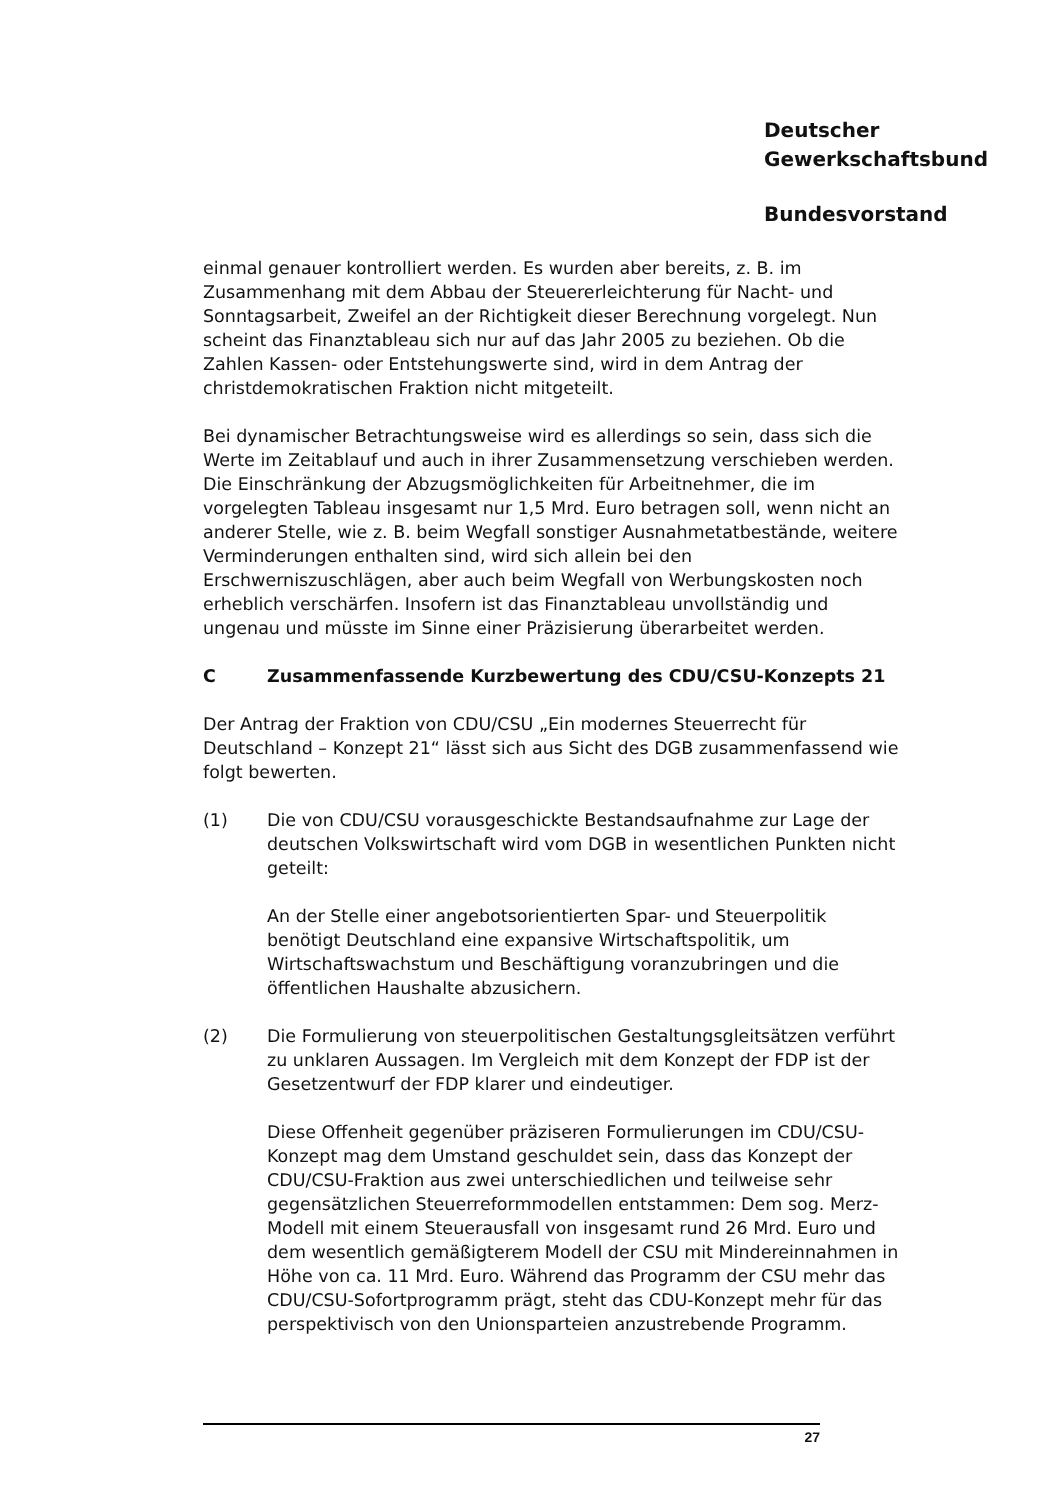Deutscher
Gewerkschaftsbund
Bundesvorstand
einmal genauer kontrolliert werden. Es wurden aber bereits, z. B. im Zusammenhang mit dem Abbau der Steuererleichterung für Nacht- und Sonntagsarbeit, Zweifel an der Richtigkeit dieser Berechnung vorgelegt. Nun scheint das Finanztableau sich nur auf das Jahr 2005 zu beziehen. Ob die Zahlen Kassen- oder Entstehungswerte sind, wird in dem Antrag der christdemokratischen Fraktion nicht mitgeteilt.
Bei dynamischer Betrachtungsweise wird es allerdings so sein, dass sich die Werte im Zeitablauf und auch in ihrer Zusammensetzung verschieben werden. Die Einschränkung der Abzugsmöglichkeiten für Arbeitnehmer, die im vorgelegten Tableau insgesamt nur 1,5 Mrd. Euro betragen soll, wenn nicht an anderer Stelle, wie z. B. beim Wegfall sonstiger Ausnahmetatbestände, weitere Verminderungen enthalten sind, wird sich allein bei den Erschwerniszuschlägen, aber auch beim Wegfall von Werbungskosten noch erheblich verschärfen. Insofern ist das Finanztableau unvollständig und ungenau und müsste im Sinne einer Präzisierung überarbeitet werden.
C Zusammenfassende Kurzbewertung des CDU/CSU-Konzepts 21
Der Antrag der Fraktion von CDU/CSU „Ein modernes Steuerrecht für Deutschland – Konzept 21“ lässt sich aus Sicht des DGB zusammenfassend wie folgt bewerten.
(1) Die von CDU/CSU vorausgeschickte Bestandsaufnahme zur Lage der deutschen Volkswirtschaft wird vom DGB in wesentlichen Punkten nicht geteilt:
An der Stelle einer angebotsorientierten Spar- und Steuerpolitik benötigt Deutschland eine expansive Wirtschaftspolitik, um Wirtschaftswachstum und Beschäftigung voranzubringen und die öffentlichen Haushalte abzusichern.
(2) Die Formulierung von steuerpolitischen Gestaltungsgleitsätzen verführt zu unklaren Aussagen. Im Vergleich mit dem Konzept der FDP ist der Gesetzentwurf der FDP klarer und eindeutiger.
Diese Offenheit gegenüber präziseren Formulierungen im CDU/CSU-Konzept mag dem Umstand geschuldet sein, dass das Konzept der CDU/CSU-Fraktion aus zwei unterschiedlichen und teilweise sehr gegensätzlichen Steuerreformmodellen entstammen: Dem sog. Merz-Modell mit einem Steuerausfall von insgesamt rund 26 Mrd. Euro und dem wesentlich gemäßigterem Modell der CSU mit Mindereinnahmen in Höhe von ca. 11 Mrd. Euro. Während das Programm der CSU mehr das CDU/CSU-Sofortprogramm prägt, steht das CDU-Konzept mehr für das perspektivisch von den Unionsparteien anzustrebende Programm.
27